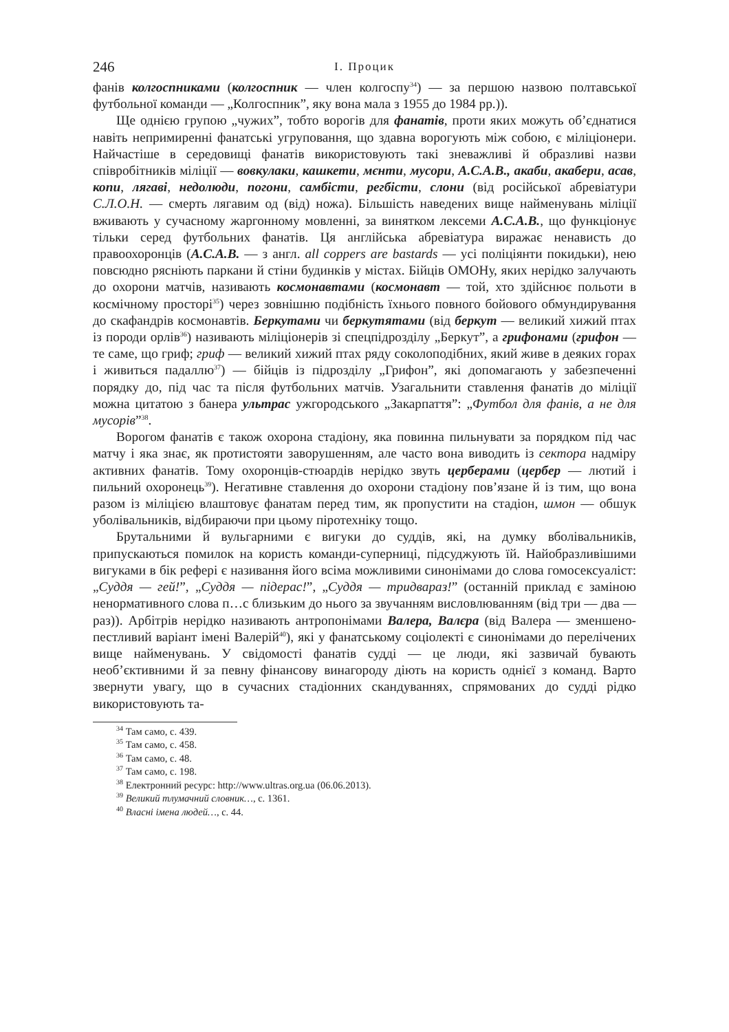246
І. Процик
фанів колгоспниками (колгоспник — член колгоспу<sup>34</sup>) — за першою назвою полтавської футбольної команди — „Колгоспник”, яку вона мала з 1955 до 1984 рр.)).
Ще однією групою „чужих”, тобто ворогів для фанатів, проти яких можуть об’єднатися навіть непримиренні фанатські угруповання, що здавна ворогують між собою, є міліціонери. Найчастіше в середовищі фанатів використовують такі зневажливі й образливі назви співробітників міліції — вовкулаки, кашкети, мєнти, мусори, А.С.А.В., акаби, акабери, асав, копи, лягаві, недолюди, погони, самбісти, регбісти, слони (від російської абревіатури С.Л.О.Н. — смерть лягавим од (від) ножа). Більшість наведених вище найменувань міліції вживають у сучасному жаргонному мовленні, за винятком лексеми A.C.A.B., що функціонує тільки серед футбольних фанатів. Ця англійська абревіатура виражає ненависть до правоохоронців (A.C.A.B. — з англ. all coppers are bastards — усі поліціянти покидьки), нею повсюдно рясніють паркани й стіни будинків у містах. Бійців ОМОНу, яких нерідко залучають до охорони матчів, називають космонавтами (космонавт — той, хто здійснює польоти в космічному просторі<sup>35</sup>) через зовнішню подібність їхнього повного бойового обмундирування до скафандрів космонавтів. Беркутами чи беркутятами (від беркут — великий хижий птах із породи орлів<sup>36</sup>) називають міліціонерів зі спецпідрозділу „Беркут”, а грифонами (грифон — те саме, що гриф; гриф — великий хижий птах ряду соколоподібних, який живе в деяких горах і живиться падаллю<sup>37</sup>) — бійців із підрозділу „Грифон”, які допомагають у забезпеченні порядку до, під час та після футбольних матчів. Узагальнити ставлення фанатів до міліції можна цитатою з банера ультрас ужгородського „Закарпаття”: „Футбол для фанів, а не для мусорів”<sup>38</sup>.
Ворогом фанатів є також охорона стадіону, яка повинна пильнувати за порядком під час матчу і яка знає, як протистояти заворушенням, але часто вона виводить із сектора надміру активних фанатів. Тому охоронців-стюардів нерідко звуть церберами (цербер — лютий і пильний охоронець<sup>39</sup>). Негативне ставлення до охорони стадіону пов’язане й із тим, що вона разом із міліцією влаштовує фанатам перед тим, як пропустити на стадіон, шмон — обшук уболівальників, відбираючи при цьому піротехніку тощо.
Брутальними й вульгарними є вигуки до суддів, які, на думку вболівальників, припускаються помилок на користь команди-суперниці, підсуджують їй. Найобразливішими вигуками в бік рефері є називання його всіма можливими синонімами до слова гомосексуаліст: „Суддя — гей!”, „Суддя — підерас!”, „Суддя — тридвараз!” (останній приклад є заміною ненормативного слова п…с близьким до нього за звучанням висловлюванням (від три — два — раз)). Арбітрів нерідко називають антропонімами Валера, Валєра (від Валера — зменшено-пестливий варіант імені Валерій<sup>40</sup>), які у фанатському соціолекті є синонімами до перелічених вище найменувань. У свідомості фанатів судді — це люди, які зазвичай бувають необ’єктивними й за певну фінансову винагороду діють на користь однієї з команд. Варто звернути увагу, що в сучасних стадіонних скандуваннях, спрямованих до судді рідко використовують та-
<sup>34</sup> Там само, с. 439.
<sup>35</sup> Там само, с. 458.
<sup>36</sup> Там само, с. 48.
<sup>37</sup> Там само, с. 198.
<sup>38</sup> Електронний ресурс: http://www.ultras.org.ua (06.06.2013).
<sup>39</sup> Великий тлумачний словник…, с. 1361.
<sup>40</sup> Власні імена людей…, с. 44.